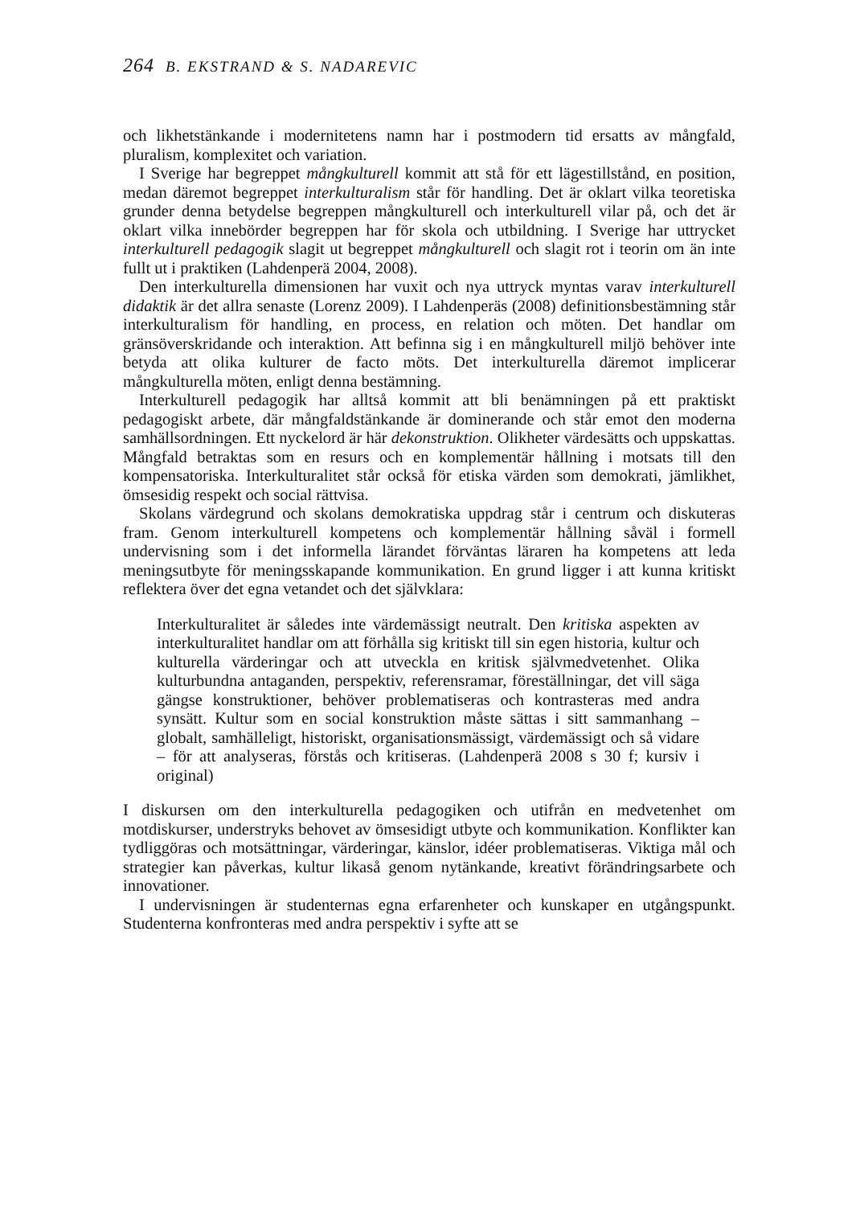264 B. EKSTRAND & S. NADAREVIC
och likhetstänkande i modernitetens namn har i postmodern tid ersatts av mångfald, pluralism, komplexitet och variation.
I Sverige har begreppet mångkulturell kommit att stå för ett lägestillstånd, en position, medan däremot begreppet interkulturalism står för handling. Det är oklart vilka teoretiska grunder denna betydelse begreppen mångkulturell och interkulturell vilar på, och det är oklart vilka innebörder begreppen har för skola och utbildning. I Sverige har uttrycket interkulturell pedagogik slagit ut begreppet mångkulturell och slagit rot i teorin om än inte fullt ut i praktiken (Lahdenperä 2004, 2008).
Den interkulturella dimensionen har vuxit och nya uttryck myntas varav interkulturell didaktik är det allra senaste (Lorenz 2009). I Lahdenperäs (2008) definitionsbestämning står interkulturalism för handling, en process, en relation och möten. Det handlar om gränsöverskridande och interaktion. Att befinna sig i en mångkulturell miljö behöver inte betyda att olika kulturer de facto möts. Det interkulturella däremot implicerar mångkulturella möten, enligt denna bestämning.
Interkulturell pedagogik har alltså kommit att bli benämningen på ett praktiskt pedagogiskt arbete, där mångfaldstänkande är dominerande och står emot den moderna samhällsordningen. Ett nyckelord är här dekonstruktion. Olikheter värdesätts och uppskattas. Mångfald betraktas som en resurs och en komplementär hållning i motsats till den kompensatoriska. Interkulturalitet står också för etiska värden som demokrati, jämlikhet, ömsesidig respekt och social rättvisa.
Skolans värdegrund och skolans demokratiska uppdrag står i centrum och diskuteras fram. Genom interkulturell kompetens och komplementär hållning såväl i formell undervisning som i det informella lärandet förväntas läraren ha kompetens att leda meningsutbyte för meningsskapande kommunikation. En grund ligger i att kunna kritiskt reflektera över det egna vetandet och det självklara:
Interkulturalitet är således inte värdemässigt neutralt. Den kritiska aspekten av interkulturalitet handlar om att förhålla sig kritiskt till sin egen historia, kultur och kulturella värderingar och att utveckla en kritisk självmedvetenhet. Olika kulturbundna antaganden, perspektiv, referensramar, föreställningar, det vill säga gängse konstruktioner, behöver problematiseras och kontrasteras med andra synsätt. Kultur som en social konstruktion måste sättas i sitt sammanhang – globalt, samhälleligt, historiskt, organisationsmässigt, värdemässigt och så vidare – för att analyseras, förstås och kritiseras. (Lahdenperä 2008 s 30 f; kursiv i original)
I diskursen om den interkulturella pedagogiken och utifrån en medvetenhet om motdiskurser, understryks behovet av ömsesidigt utbyte och kommunikation. Konflikter kan tydliggöras och motsättningar, värderingar, känslor, idéer problematiseras. Viktiga mål och strategier kan påverkas, kultur likaså genom nytänkande, kreativt förändringsarbete och innovationer.
I undervisningen är studenternas egna erfarenheter och kunskaper en utgångspunkt. Studenterna konfronteras med andra perspektiv i syfte att se